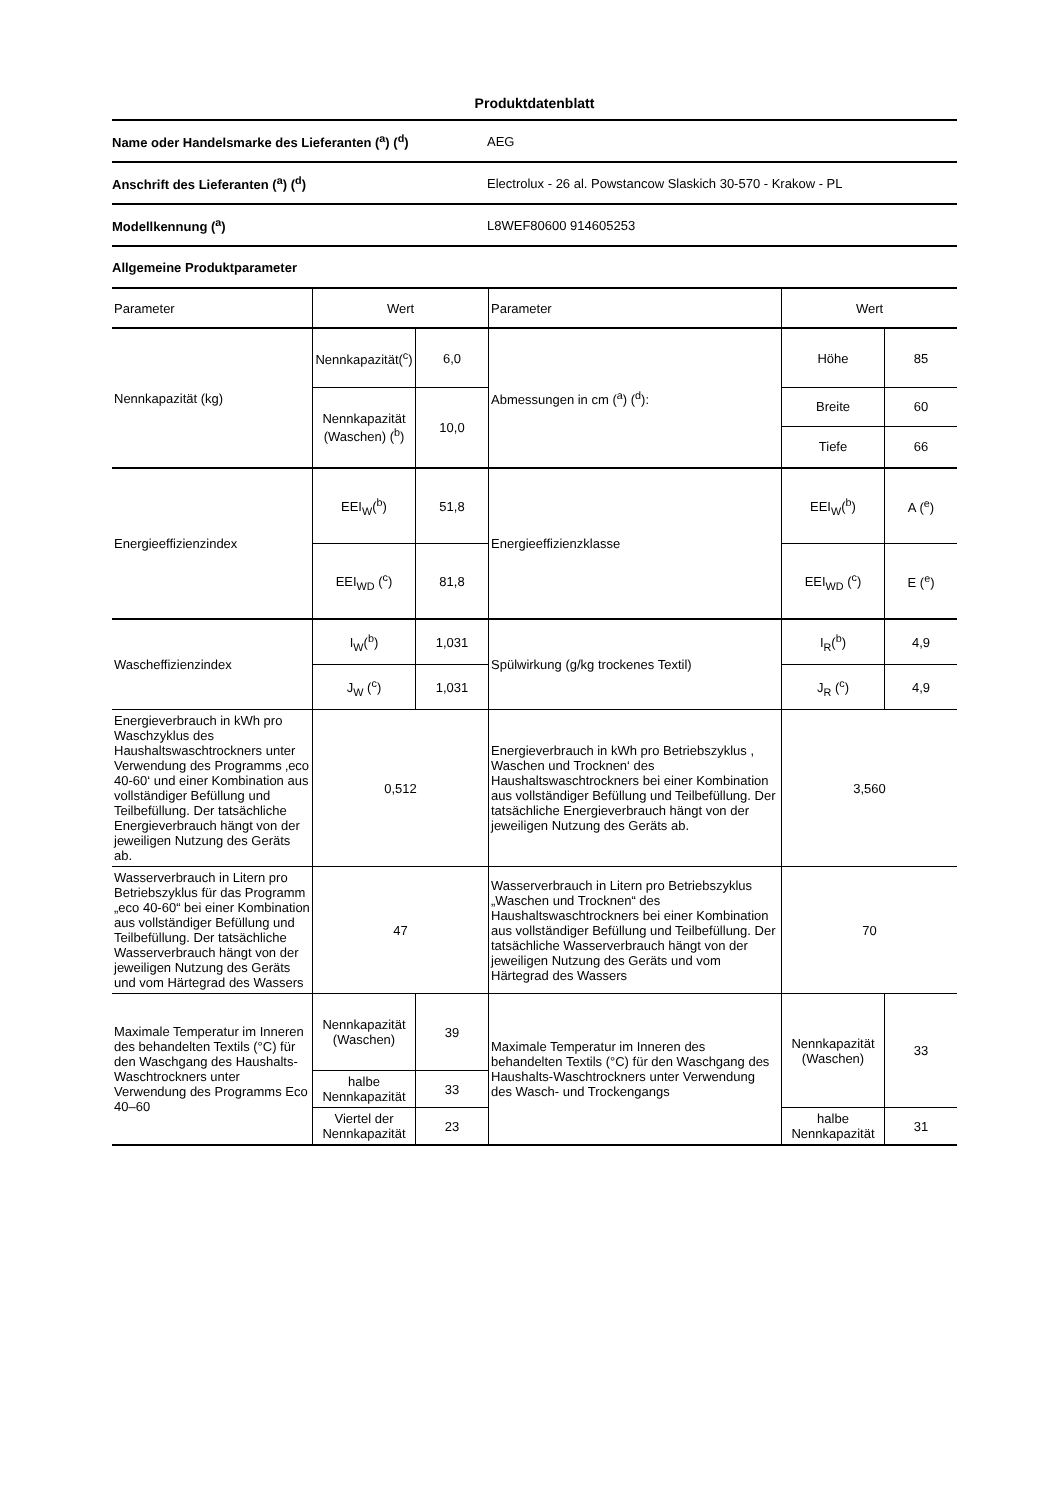Produktdatenblatt
| Name oder Handelsmarke des Lieferanten (<sup>a</sup>) (<sup>d</sup>) | AEG |
| Anschrift des Lieferanten (<sup>a</sup>) (<sup>d</sup>) | Electrolux - 26 al. Powstancow Slaskich 30-570 - Krakow - PL |
| Modellkennung (<sup>a</sup>) | L8WEF80600 914605253 |
| Allgemeine Produktparameter | |
| Parameter | Wert | | Parameter | Wert | |
| --- | --- | --- | --- | --- | --- |
| Nennkapazität (kg) | Nennkapazität(<sup>c</sup>) | 6,0 | Abmessungen in cm (<sup>a</sup>) (<sup>d</sup>): | Höhe | 85 |
| | Nennkapazität (Waschen) (<sup>b</sup>) | 10,0 | | Breite Tiefe | 60 66 |
| Energieeffizienzindex | EEI<sub>W</sub>(<sup>b</sup>) | 51,8 | Energieeffizienzklasse | EEI<sub>W</sub>(<sup>b</sup>) | A (<sup>e</sup>) |
| | EEI<sub>WD</sub> (<sup>c</sup>) | 81,8 | | EEI<sub>WD</sub> (<sup>c</sup>) | E (<sup>e</sup>) |
| Wascheffizienzindex | I<sub>W</sub>(<sup>b</sup>) | 1,031 | Spülwirkung (g/kg trockenes Textil) | I<sub>R</sub>(<sup>b</sup>) | 4,9 |
| | J<sub>W</sub> (<sup>c</sup>) | 1,031 | | J<sub>R</sub> (<sup>c</sup>) | 4,9 |
| Energieverbrauch in kWh pro Waschzyklus des Haushaltswaschtrockners unter Verwendung des Programms ‚eco 40-60‘ und einer Kombination aus vollständiger Befüllung und Teilbefüllung. Der tatsächliche Energieverbrauch hängt von der jeweiligen Nutzung des Geräts ab. | 0,512 | | Energieverbrauch in kWh pro Betriebszyklus , Waschen und Trocknen‘ des Haushaltswaschtrockners bei einer Kombination aus vollständiger Befüllung und Teilbefüllung. Der tatsächliche Energieverbrauch hängt von der jeweiligen Nutzung des Geräts ab. | 3,560 | |
| Wasserverbrauch in Litern pro Betriebszyklus für das Programm „eco 40-60“ bei einer Kombination aus vollständiger Befüllung und Teilbefüllung. Der tatsächliche Wasserverbrauch hängt von der jeweiligen Nutzung des Geräts und vom Härtegrad des Wassers | 47 | | Wasserverbrauch in Litern pro Betriebszyklus „Waschen und Trocknen“ des Haushaltswaschtrockners bei einer Kombination aus vollständiger Befüllung und Teilbefüllung. Der tatsächliche Wasserverbrauch hängt von der jeweiligen Nutzung des Geräts und vom Härtegrad des Wassers | 70 | |
| Maximale Temperatur im Inneren des behandelten Textils (°C) für den Waschgang des Haushalts-Waschtrockners unter Verwendung des Programms Eco 40–60 | Nennkapazität (Waschen) | 39 | Maximale Temperatur im Inneren des behandelten Textils (°C) für den Waschgang des Haushalts-Waschtrockners unter Verwendung des Wasch- und Trockengangs | Nennkapazität (Waschen) | 33 |
| | halbe Nennkapazität | 33 | | | |
| | Viertel der Nennkapazität | 23 | | halbe Nennkapazität | 31 |